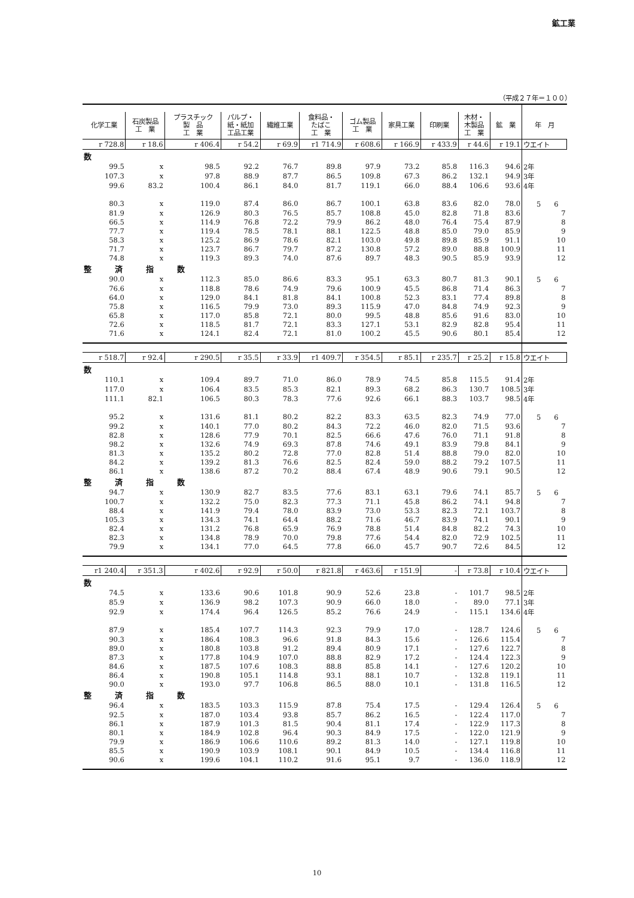鉱工業
（平成２７年＝１００）
| 化学工業 | 石炭製品 工 業 | プラスチック 製 品 工 業 | パルプ・ 紙・紙加 工品工業 | 繊維工業 | 食料品・ たばこ 工 業 | ゴム製品 工 業 | 家具工業 | 印刷業 | 木材・ 木製品 工 業 | 鉱 業 | 年 月 |
| --- | --- | --- | --- | --- | --- | --- | --- | --- | --- | --- | --- |
| r 728.8 | r 18.6 | r 406.4 | r 54.2 | r 69.9 | r1 714.9 | r 608.6 | r 166.9 | r 433.9 | r 44.6 | r 19.1 | ウエイト |
| 数 | | | | | | | | | | | |
| 99.5 | x | 98.5 | 92.2 | 76.7 | 89.8 | 97.9 | 73.2 | 85.8 | 116.3 | 94.6 | 2年 |
| 107.3 | x | 97.8 | 88.9 | 87.7 | 86.5 | 109.8 | 67.3 | 86.2 | 132.1 | 94.9 | 3年 |
| 99.6 | 83.2 | 100.4 | 86.1 | 84.0 | 81.7 | 119.1 | 66.0 | 88.4 | 106.6 | 93.6 | 4年 |
| 80.3 | x | 119.0 | 87.4 | 86.0 | 86.7 | 100.1 | 63.8 | 83.6 | 82.0 | 78.0 | 5 6 |
| 81.9 | x | 126.9 | 80.3 | 76.5 | 85.7 | 108.8 | 45.0 | 82.8 | 71.8 | 83.6 | 7 |
| 66.5 | x | 114.9 | 76.8 | 72.2 | 79.9 | 86.2 | 48.0 | 76.4 | 75.4 | 87.9 | 8 |
| 77.7 | x | 119.4 | 78.5 | 78.1 | 88.1 | 122.5 | 48.8 | 85.0 | 79.0 | 85.9 | 9 |
| 58.3 | x | 125.2 | 86.9 | 78.6 | 82.1 | 103.0 | 49.8 | 89.8 | 85.9 | 91.1 | 10 |
| 71.7 | x | 123.7 | 86.7 | 79.7 | 87.2 | 130.8 | 57.2 | 89.0 | 88.8 | 100.9 | 11 |
| 74.8 | x | 119.3 | 89.3 | 74.0 | 87.6 | 89.7 | 48.3 | 90.5 | 85.9 | 93.9 | 12 |
| 整 済 指 数 | | | | | | | | | | | |
| 90.0 | x | 112.3 | 85.0 | 86.6 | 83.3 | 95.1 | 63.3 | 80.7 | 81.3 | 90.1 | 5 6 |
| 76.6 | x | 118.8 | 78.6 | 74.9 | 79.6 | 100.9 | 45.5 | 86.8 | 71.4 | 86.3 | 7 |
| 64.0 | x | 129.0 | 84.1 | 81.8 | 84.1 | 100.8 | 52.3 | 83.1 | 77.4 | 89.8 | 8 |
| 75.8 | x | 116.5 | 79.9 | 73.0 | 89.3 | 115.9 | 47.0 | 84.8 | 74.9 | 92.3 | 9 |
| 65.8 | x | 117.0 | 85.8 | 72.1 | 80.0 | 99.5 | 48.8 | 85.6 | 91.6 | 83.0 | 10 |
| 72.6 | x | 118.5 | 81.7 | 72.1 | 83.3 | 127.1 | 53.1 | 82.9 | 82.8 | 95.4 | 11 |
| 71.6 | x | 124.1 | 82.4 | 72.1 | 81.0 | 100.2 | 45.5 | 90.6 | 80.1 | 85.4 | 12 |
| r 518.7 | r 92.4 | r 290.5 | r 35.5 | r 33.9 | r1 409.7 | r 354.5 | r 85.1 | r 235.7 | r 25.2 | r 15.8 | ウエイト |
| 数 | | | | | | | | | | | |
| 110.1 | x | 109.4 | 89.7 | 71.0 | 86.0 | 78.9 | 74.5 | 85.8 | 115.5 | 91.4 | 2年 |
| 117.0 | x | 106.4 | 83.5 | 85.3 | 82.1 | 89.3 | 68.2 | 86.3 | 130.7 | 108.5 | 3年 |
| 111.1 | 82.1 | 106.5 | 80.3 | 78.3 | 77.6 | 92.6 | 66.1 | 88.3 | 103.7 | 98.5 | 4年 |
| 95.2 | x | 131.6 | 81.1 | 80.2 | 82.2 | 83.3 | 63.5 | 82.3 | 74.9 | 77.0 | 5 6 |
| 99.2 | x | 140.1 | 77.0 | 80.2 | 84.3 | 72.2 | 46.0 | 82.0 | 71.5 | 93.6 | 7 |
| 82.8 | x | 128.6 | 77.9 | 70.1 | 82.5 | 66.6 | 47.6 | 76.0 | 71.1 | 91.8 | 8 |
| 98.2 | x | 132.6 | 74.9 | 69.3 | 87.8 | 74.6 | 49.1 | 83.9 | 79.8 | 84.1 | 9 |
| 81.3 | x | 135.2 | 80.2 | 72.8 | 77.0 | 82.8 | 51.4 | 88.8 | 79.0 | 82.0 | 10 |
| 84.2 | x | 139.2 | 81.3 | 76.6 | 82.5 | 82.4 | 59.0 | 88.2 | 79.2 | 107.5 | 11 |
| 86.1 | x | 138.6 | 87.2 | 70.2 | 88.4 | 67.4 | 48.9 | 90.6 | 79.1 | 90.5 | 12 |
| 整 済 指 数 | | | | | | | | | | | |
| 94.7 | x | 130.9 | 82.7 | 83.5 | 77.6 | 83.1 | 63.1 | 79.6 | 74.1 | 85.7 | 5 6 |
| 100.7 | x | 132.2 | 75.0 | 82.3 | 77.3 | 71.1 | 45.8 | 86.2 | 74.1 | 94.8 | 7 |
| 88.4 | x | 141.9 | 79.4 | 78.0 | 83.9 | 73.0 | 53.3 | 82.3 | 72.1 | 103.7 | 8 |
| 105.3 | x | 134.3 | 74.1 | 64.4 | 88.2 | 71.6 | 46.7 | 83.9 | 74.1 | 90.1 | 9 |
| 82.4 | x | 131.2 | 76.8 | 65.9 | 76.9 | 78.8 | 51.4 | 84.8 | 82.2 | 74.3 | 10 |
| 82.3 | x | 134.8 | 78.9 | 70.0 | 79.8 | 77.6 | 54.4 | 82.0 | 72.9 | 102.5 | 11 |
| 79.9 | x | 134.1 | 77.0 | 64.5 | 77.8 | 66.0 | 45.7 | 90.7 | 72.6 | 84.5 | 12 |
| r1 240.4 | r 351.3 | r 402.6 | r 92.9 | r 50.0 | r 821.8 | r 463.6 | r 151.9 | - | r 73.8 | r 10.4 | ウエイト |
| 数 | | | | | | | | | | | |
| 74.5 | x | 133.6 | 90.6 | 101.8 | 90.9 | 52.6 | 23.8 | - | 101.7 | 98.5 | 2年 |
| 85.9 | x | 136.9 | 98.2 | 107.3 | 90.9 | 66.0 | 18.0 | - | 89.0 | 77.1 | 3年 |
| 92.9 | x | 174.4 | 96.4 | 126.5 | 85.2 | 76.6 | 24.9 | - | 115.1 | 134.6 | 4年 |
| 87.9 | x | 185.4 | 107.7 | 114.3 | 92.3 | 79.9 | 17.0 | - | 128.7 | 124.6 | 5 6 |
| 90.3 | x | 186.4 | 108.3 | 96.6 | 91.8 | 84.3 | 15.6 | - | 126.6 | 115.4 | 7 |
| 89.0 | x | 180.8 | 103.8 | 91.2 | 89.4 | 80.9 | 17.1 | - | 127.6 | 122.7 | 8 |
| 87.3 | x | 177.8 | 104.9 | 107.0 | 88.8 | 82.9 | 17.2 | - | 124.4 | 122.3 | 9 |
| 84.6 | x | 187.5 | 107.6 | 108.3 | 88.8 | 85.8 | 14.1 | - | 127.6 | 120.2 | 10 |
| 86.4 | x | 190.8 | 105.1 | 114.8 | 93.1 | 88.1 | 10.7 | - | 132.8 | 119.1 | 11 |
| 90.0 | x | 193.0 | 97.7 | 106.8 | 86.5 | 88.0 | 10.1 | - | 131.8 | 116.5 | 12 |
| 整 済 指 数 | | | | | | | | | | | |
| 96.4 | x | 183.5 | 103.3 | 115.9 | 87.8 | 75.4 | 17.5 | - | 129.4 | 126.4 | 5 6 |
| 92.5 | x | 187.0 | 103.4 | 93.8 | 85.7 | 86.2 | 16.5 | - | 122.4 | 117.0 | 7 |
| 86.1 | x | 187.9 | 101.3 | 81.5 | 90.4 | 81.1 | 17.4 | - | 122.9 | 117.3 | 8 |
| 80.1 | x | 184.9 | 102.8 | 96.4 | 90.3 | 84.9 | 17.5 | - | 122.0 | 121.9 | 9 |
| 79.9 | x | 186.9 | 106.6 | 110.6 | 89.2 | 81.3 | 14.0 | - | 127.1 | 119.8 | 10 |
| 85.5 | x | 190.9 | 103.9 | 108.1 | 90.1 | 84.9 | 10.5 | - | 134.4 | 116.8 | 11 |
| 90.6 | x | 199.6 | 104.1 | 110.2 | 91.6 | 95.1 | 9.7 | - | 136.0 | 118.9 | 12 |
10